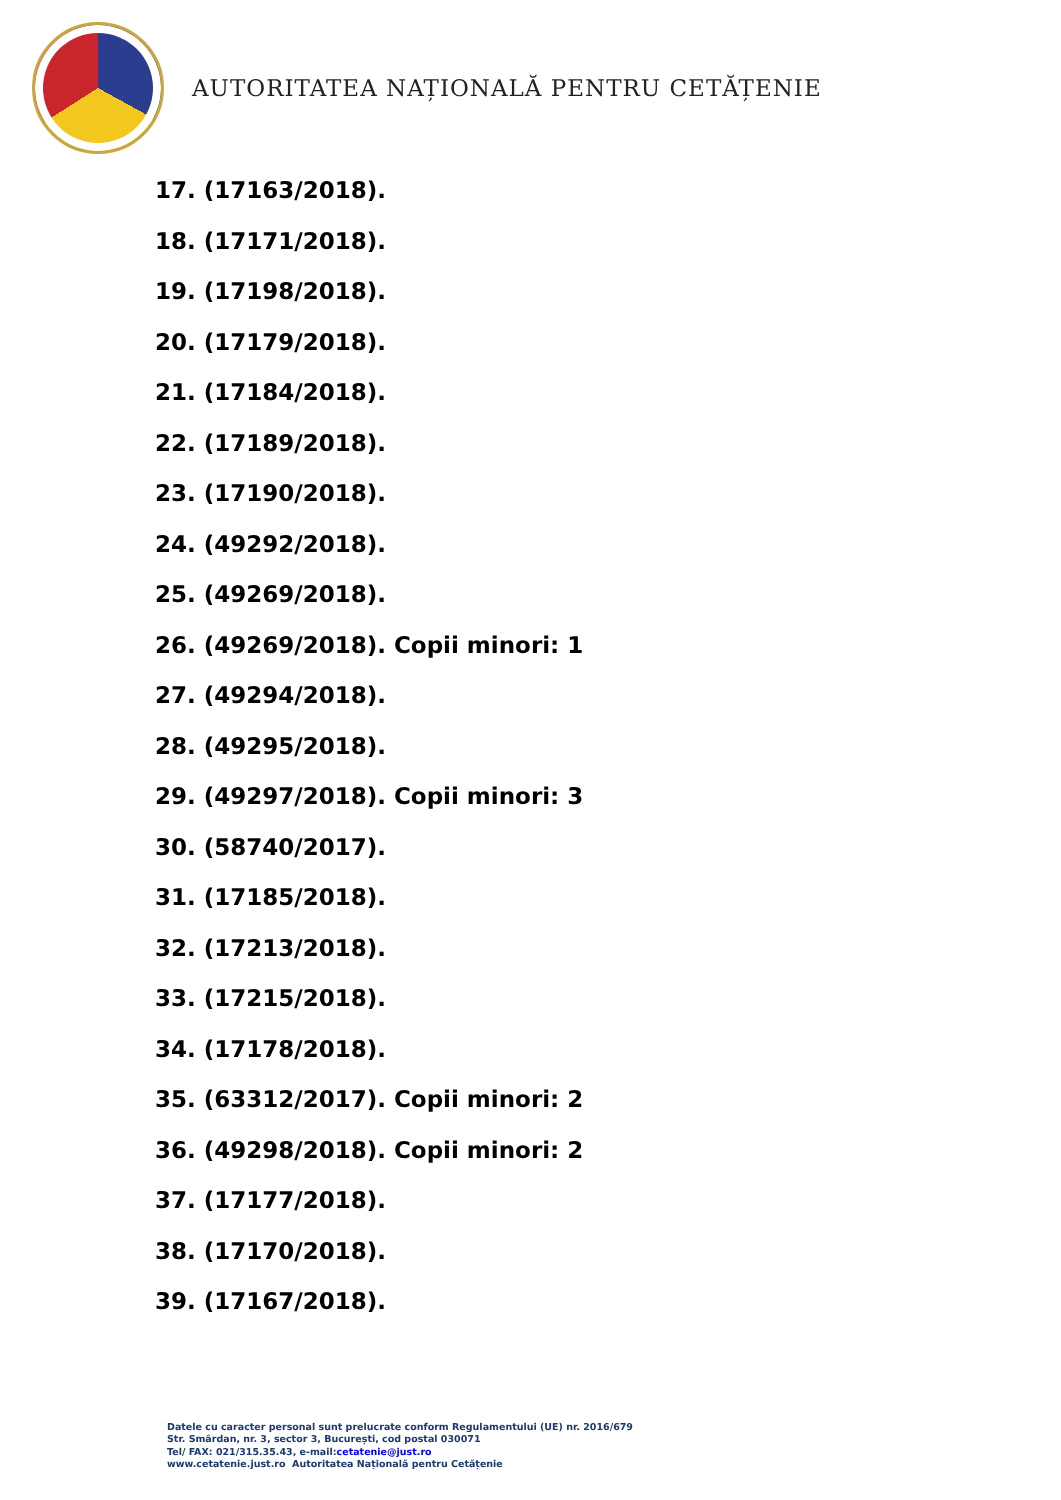AUTORITATEA NAȚIONALĂ PENTRU CETĂȚENIE
17. (17163/2018).
18. (17171/2018).
19. (17198/2018).
20. (17179/2018).
21. (17184/2018).
22. (17189/2018).
23. (17190/2018).
24. (49292/2018).
25. (49269/2018).
26. (49269/2018). Copii minori: 1
27. (49294/2018).
28. (49295/2018).
29. (49297/2018). Copii minori: 3
30. (58740/2017).
31. (17185/2018).
32. (17213/2018).
33. (17215/2018).
34. (17178/2018).
35. (63312/2017). Copii minori: 2
36. (49298/2018). Copii minori: 2
37. (17177/2018).
38. (17170/2018).
39. (17167/2018).
Datele cu caracter personal sunt prelucrate conform Regulamentului (UE) nr. 2016/679
Str. Smârdan, nr. 3, sector 3, București, cod postal 030071
Tel/ FAX: 021/315.35.43, e-mail:cetatenie@just.ro
www.cetatenie.just.ro Autoritatea Națională pentru Cetățenie